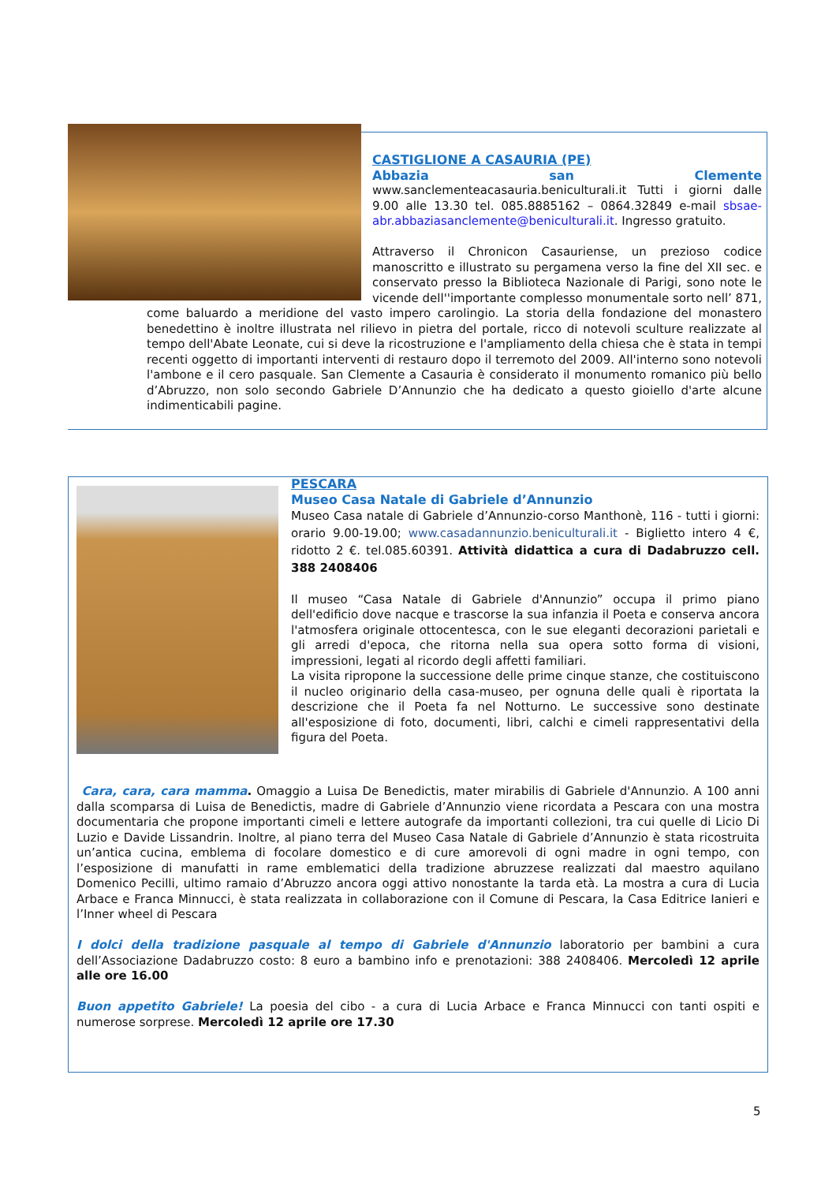CASTIGLIONE A CASAURIA (PE)
Abbazia san Clemente
www.sanclementeacasauria.beniculturali.it Tutti i giorni dalle 9.00 alle 13.30 tel. 085.8885162 – 0864.32849 e-mail sbsae-abr.abbaziasanclemente@beniculturali.it. Ingresso gratuito.
Attraverso il Chronicon Casauriense, un prezioso codice manoscritto e illustrato su pergamena verso la fine del XII sec. e conservato presso la Biblioteca Nazionale di Parigi, sono note le vicende dell''importante complesso monumentale sorto nell’ 871, come baluardo a meridione del vasto impero carolingio. La storia della fondazione del monastero benedettino è inoltre illustrata nel rilievo in pietra del portale, ricco di notevoli sculture realizzate al tempo dell'Abate Leonate, cui si deve la ricostruzione e l'ampliamento della chiesa che è stata in tempi recenti oggetto di importanti interventi di restauro dopo il terremoto del 2009. All'interno sono notevoli l'ambone e il cero pasquale. San Clemente a Casauria è considerato il monumento romanico più bello d’Abruzzo, non solo secondo Gabriele D’Annunzio che ha dedicato a questo gioiello d'arte alcune indimenticabili pagine.
PESCARA
Museo Casa Natale di Gabriele d’Annunzio
Museo Casa natale di Gabriele d’Annunzio-corso Manthonè, 116 - tutti i giorni: orario 9.00-19.00; www.casadannunzio.beniculturali.it - Biglietto intero 4 €, ridotto 2 €. tel.085.60391. Attività didattica a cura di Dadabruzzo cell. 388 2408406
Il museo “Casa Natale di Gabriele d'Annunzio” occupa il primo piano dell'edificio dove nacque e trascorse la sua infanzia il Poeta e conserva ancora l'atmosfera originale ottocentesca, con le sue eleganti decorazioni parietali e gli arredi d'epoca, che ritorna nella sua opera sotto forma di visioni, impressioni, legati al ricordo degli affetti familiari.
La visita ripropone la successione delle prime cinque stanze, che costituiscono il nucleo originario della casa-museo, per ognuna delle quali è riportata la descrizione che il Poeta fa nel Notturno. Le successive sono destinate all'esposizione di foto, documenti, libri, calchi e cimeli rappresentativi della figura del Poeta.
Cara, cara, cara mamma. Omaggio a Luisa De Benedictis, mater mirabilis di Gabriele d'Annunzio. A 100 anni dalla scomparsa di Luisa de Benedictis, madre di Gabriele d’Annunzio viene ricordata a Pescara con una mostra documentaria che propone importanti cimeli e lettere autografe da importanti collezioni, tra cui quelle di Licio Di Luzio e Davide Lissandrin. Inoltre, al piano terra del Museo Casa Natale di Gabriele d’Annunzio è stata ricostruita un’antica cucina, emblema di focolare domestico e di cure amorevoli di ogni madre in ogni tempo, con l’esposizione di manufatti in rame emblematici della tradizione abruzzese realizzati dal maestro aquilano Domenico Pecilli, ultimo ramaio d’Abruzzo ancora oggi attivo nonostante la tarda età. La mostra a cura di Lucia Arbace e Franca Minnucci, è stata realizzata in collaborazione con il Comune di Pescara, la Casa Editrice Ianieri e l’Inner wheel di Pescara
I dolci della tradizione pasquale al tempo di Gabriele d'Annunzio laboratorio per bambini a cura dell’Associazione Dadabruzzo costo: 8 euro a bambino info e prenotazioni: 388 2408406. Mercoledì 12 aprile alle ore 16.00
Buon appetito Gabriele! La poesia del cibo - a cura di Lucia Arbace e Franca Minnucci con tanti ospiti e numerose sorprese. Mercoledì 12 aprile ore 17.30
5